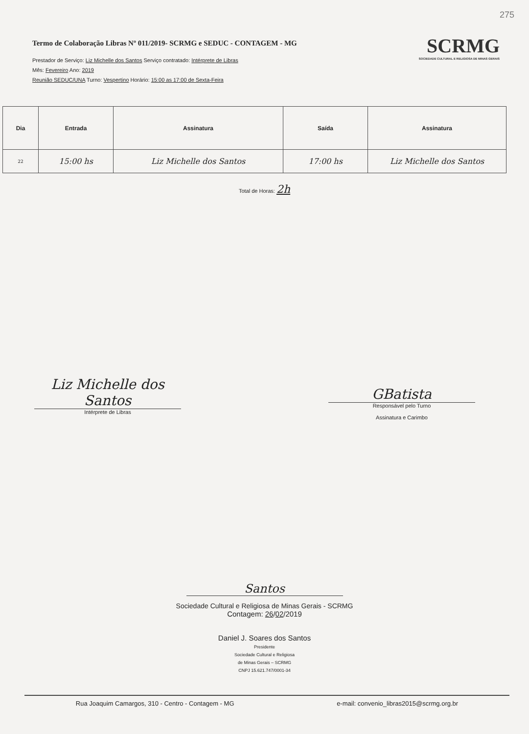275
Termo de Colaboração Libras Nº 011/2019- SCRMG e SEDUC - CONTAGEM - MG
Prestador de Serviço: Liz Michelle dos Santos Serviço contratado: Intérprete de Libras
Mês: Fevereiro Ano: 2019
Reunião SEDUC/UNA Turno: Vespertino Horário: 15:00 as 17:00 de Sexta-Feira
SCRMG
SOCIEDADE CULTURAL E RELIGIOSA DE MINAS GERAIS
| Dia | Entrada | Assinatura | Saída | Assinatura |
| --- | --- | --- | --- | --- |
| 22 | 15:00 hs | Liz Michelle dos Santos | 17:00 hs | Liz Michelle dos Santos |
Total de Horas: 2h
Liz Michelle dos Santos
Intérprete de Libras
GBatista
Responsável pelo Turno
Assinatura e Carimbo
Santos
Sociedade Cultural e Religiosa de Minas Gerais - SCRMG
Contagem: 26/02/2019
Daniel J. Soares dos Santos
Presidente
Sociedade Cultural e Religiosa
de Minas Gerais – SCRMG
CNPJ 15.621.747/0001-34
Rua Joaquim Camargos, 310 - Centro - Contagem - MG e-mail: convenio_libras2015@scrmg.org.br